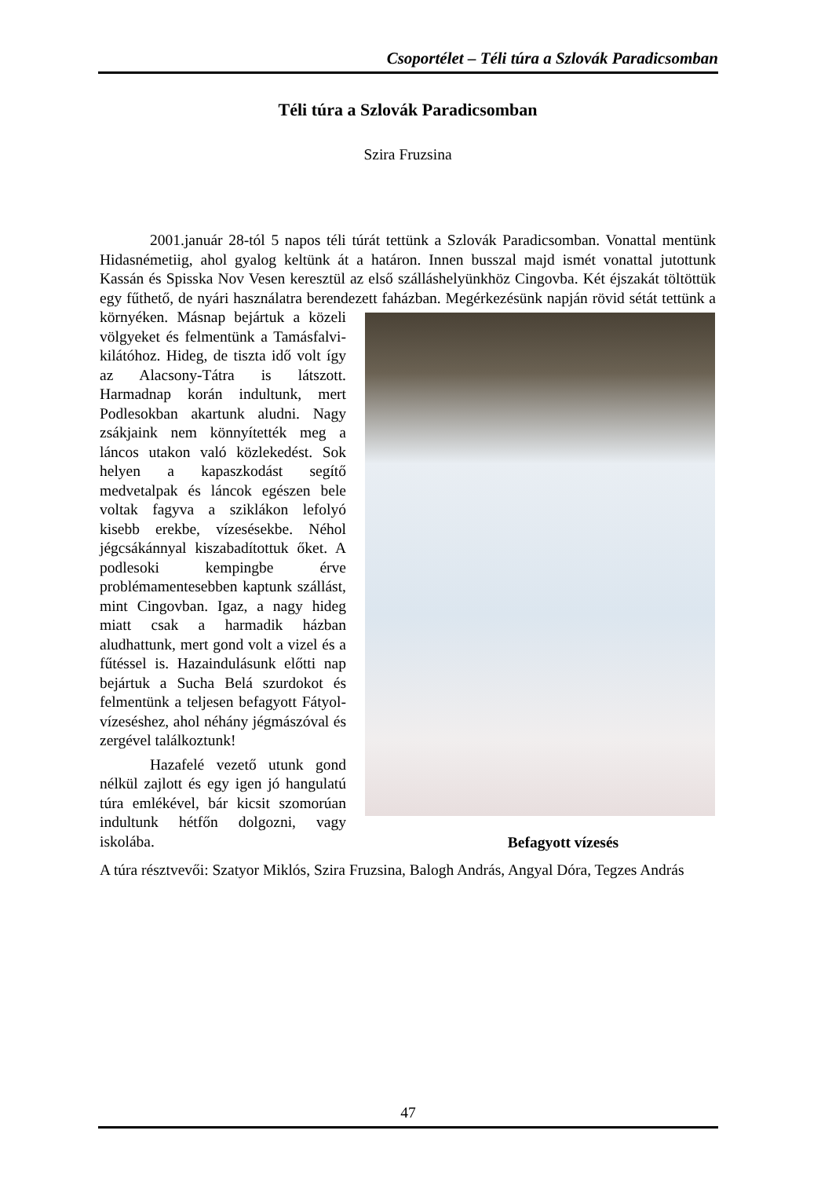Csoportélet – Téli túra a Szlovák Paradicsomban
Téli túra a Szlovák Paradicsomban
Szira Fruzsina
2001.január 28-tól 5 napos téli túrát tettünk a Szlovák Paradicsomban. Vonattal mentünk Hidasnémetiig, ahol gyalog keltünk át a határon. Innen busszal majd ismét vonattal jutottunk Kassán és Spisska Nov Vesen keresztül az első szálláshelyünkhöz Cingovba. Két éjszakát töltöttük egy fűthető, de nyári használatra berendezett faházban. Megérkezésünk napján rövid sétát tettünk a környéken. Másnap bejártuk a közeli
Befagyott vízesés
völgyeket és felmentünk a Tamásfalvi-kilátóhoz. Hideg, de tiszta idő volt így az Alacsony-Tátra is látszott. Harmadnap korán indultunk, mert Podlesokban akartunk aludni. Nagy zsákjaink nem könnyítették meg a láncos utakon való közlekedést. Sok helyen a kapaszkodást segítő medvetalpak és láncok egészen bele voltak fagyva a sziklákon lefolyó kisebb erekbe, vízesésekbe. Néhol jégcsákánnyal kiszabadítottuk őket. A podlesoki kempingbe érve problémamentesebben kaptunk szállást, mint Cingovban. Igaz, a nagy hideg miatt csak a harmadik házban aludhattunk, mert gond volt a vizel és a fűtéssel is. Hazaindulásunk előtti nap bejártuk a Sucha Belá szurdokot és felmentünk a teljesen befagyott Fátyol-vízeséshez, ahol néhány jégmászóval és zergével találkoztunk!
Hazafelé vezető utunk gond nélkül zajlott és egy igen jó hangulatú túra emlékével, bár kicsit szomorúan indultunk hétfőn dolgozni, vagy iskolába.
A túra résztvevői: Szatyor Miklós, Szira Fruzsina, Balogh András, Angyal Dóra, Tegzes András
47